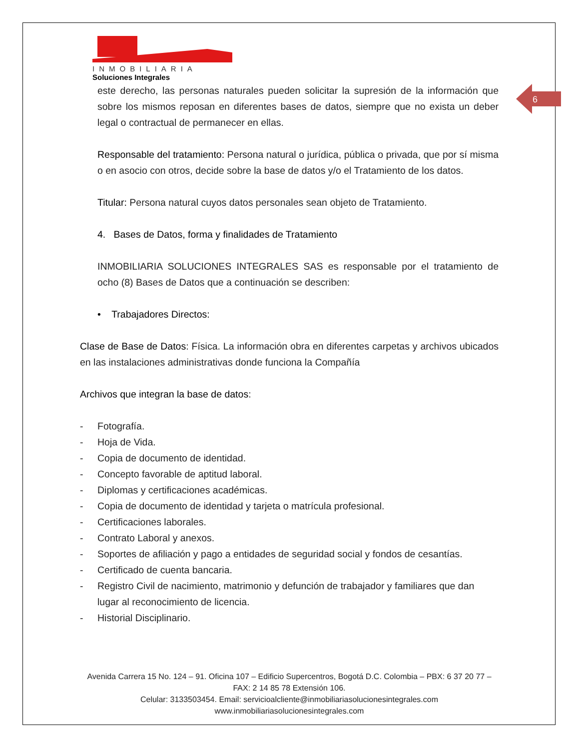INMOBILIARIA
Soluciones Integrales
6
este derecho, las personas naturales pueden solicitar la supresión de la información que sobre los mismos reposan en diferentes bases de datos, siempre que no exista un deber legal o contractual de permanecer en ellas.
Responsable del tratamiento: Persona natural o jurídica, pública o privada, que por sí misma o en asocio con otros, decide sobre la base de datos y/o el Tratamiento de los datos.
Titular: Persona natural cuyos datos personales sean objeto de Tratamiento.
4. Bases de Datos, forma y finalidades de Tratamiento
INMOBILIARIA SOLUCIONES INTEGRALES SAS es responsable por el tratamiento de ocho (8) Bases de Datos que a continuación se describen:
• Trabajadores Directos:
Clase de Base de Datos: Física. La información obra en diferentes carpetas y archivos ubicados en las instalaciones administrativas donde funciona la Compañía
Archivos que integran la base de datos:
- Fotografía.
- Hoja de Vida.
- Copia de documento de identidad.
- Concepto favorable de aptitud laboral.
- Diplomas y certificaciones académicas.
- Copia de documento de identidad y tarjeta o matrícula profesional.
- Certificaciones laborales.
- Contrato Laboral y anexos.
- Soportes de afiliación y pago a entidades de seguridad social y fondos de cesantías.
- Certificado de cuenta bancaria.
- Registro Civil de nacimiento, matrimonio y defunción de trabajador y familiares que dan lugar al reconocimiento de licencia.
- Historial Disciplinario.
Avenida Carrera 15 No. 124 – 91. Oficina 107 – Edificio Supercentros, Bogotá D.C. Colombia – PBX: 6 37 20 77 – FAX: 2 14 85 78 Extensión 106.
Celular: 3133503454. Email: servicioalcliente@inmobiliariasolucionesintegrales.com
www.inmobiliariasolucionesintegrales.com